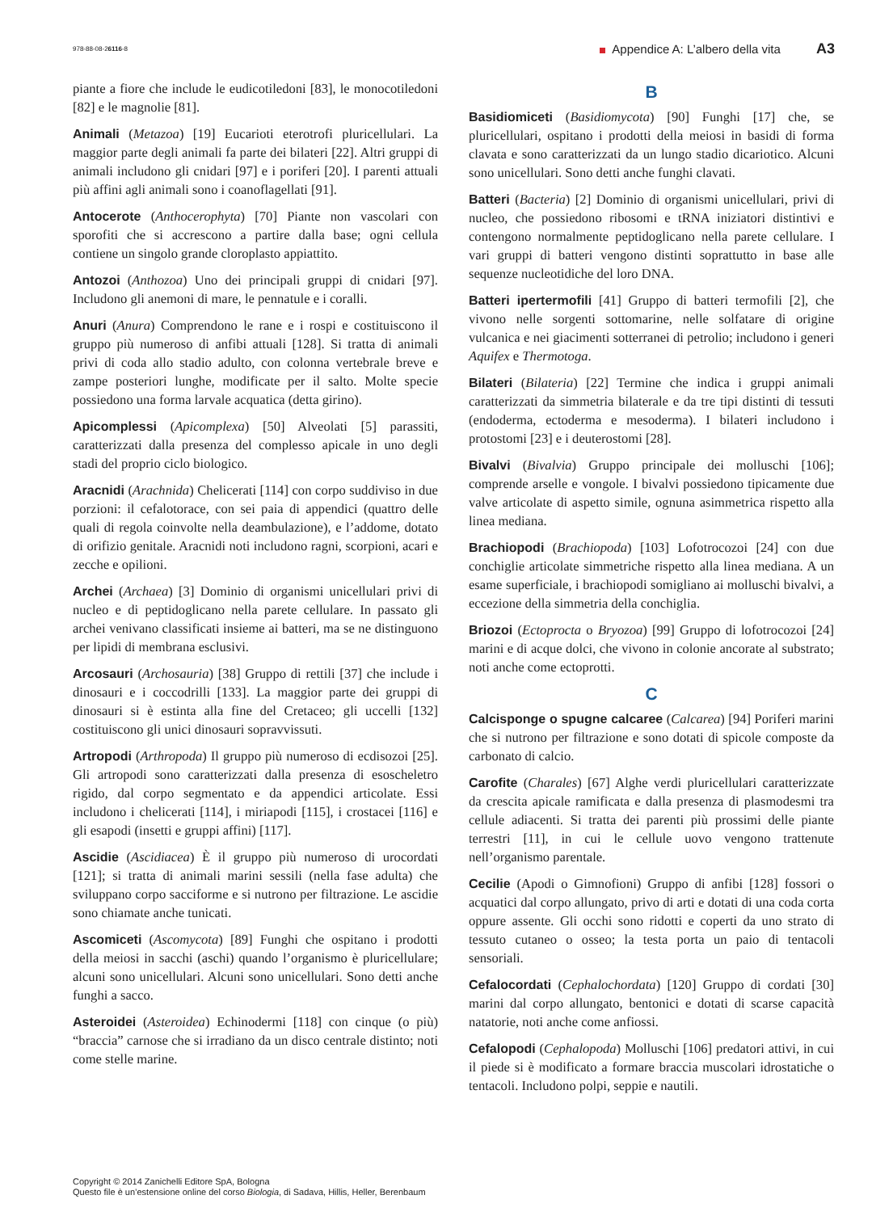978-88-08-26116-8 Appendice A: L’albero della vita A3
piante a fiore che include le eudicotiledoni [83], le monocotiledoni [82] e le magnolie [81].
Animali (Metazoa) [19] Eucarioti eterotrofi pluricellulari. La maggior parte degli animali fa parte dei bilateri [22]. Altri gruppi di animali includono gli cnidari [97] e i poriferi [20]. I parenti attuali più affini agli animali sono i coanoflagellati [91].
Antocerote (Anthocerophyta) [70] Piante non vascolari con sporofiti che si accrescono a partire dalla base; ogni cellula contiene un singolo grande cloroplasto appiattito.
Antozoi (Anthozoa) Uno dei principali gruppi di cnidari [97]. Includono gli anemoni di mare, le pennatule e i coralli.
Anuri (Anura) Comprendono le rane e i rospi e costituiscono il gruppo più numeroso di anfibi attuali [128]. Si tratta di animali privi di coda allo stadio adulto, con colonna vertebrale breve e zampe posteriori lunghe, modificate per il salto. Molte specie possiedono una forma larvale acquatica (detta girino).
Apicomplessi (Apicomplexa) [50] Alveolati [5] parassiti, caratterizzati dalla presenza del complesso apicale in uno degli stadi del proprio ciclo biologico.
Aracnidi (Arachnida) Chelicerati [114] con corpo suddiviso in due porzioni: il cefalotorace, con sei paia di appendici (quattro delle quali di regola coinvolte nella deambulazione), e l’addome, dotato di orifizio genitale. Aracnidi noti includono ragni, scorpioni, acari e zecche e opilioni.
Archei (Archaea) [3] Dominio di organismi unicellulari privi di nucleo e di peptidoglicano nella parete cellulare. In passato gli archei venivano classificati insieme ai batteri, ma se ne distinguono per lipidi di membrana esclusivi.
Arcosauri (Archosauria) [38] Gruppo di rettili [37] che include i dinosauri e i coccodrilli [133]. La maggior parte dei gruppi di dinosauri si è estinta alla fine del Cretaceo; gli uccelli [132] costituiscono gli unici dinosauri sopravvissuti.
Artropodi (Arthropoda) Il gruppo più numeroso di ecdisozoi [25]. Gli artropodi sono caratterizzati dalla presenza di esoscheletro rigido, dal corpo segmentato e da appendici articolate. Essi includono i chelicerati [114], i miriapodi [115], i crostacei [116] e gli esapodi (insetti e gruppi affini) [117].
Ascidie (Ascidiacea) È il gruppo più numeroso di urocordati [121]; si tratta di animali marini sessili (nella fase adulta) che sviluppano corpo sacciforme e si nutrono per filtrazione. Le ascidie sono chiamate anche tunicati.
Ascomiceti (Ascomycota) [89] Funghi che ospitano i prodotti della meiosi in sacchi (aschi) quando l’organismo è pluricellulare; alcuni sono unicellulari. Alcuni sono unicellulari. Sono detti anche funghi a sacco.
Asteroidei (Asteroidea) Echinodermi [118] con cinque (o più) “braccia” carnose che si irradiano da un disco centrale distinto; noti come stelle marine.
B
Basidiomiceti (Basidiomycota) [90] Funghi [17] che, se pluricellulari, ospitano i prodotti della meiosi in basidi di forma clavata e sono caratterizzati da un lungo stadio dicariotico. Alcuni sono unicellulari. Sono detti anche funghi clavati.
Batteri (Bacteria) [2] Dominio di organismi unicellulari, privi di nucleo, che possiedono ribosomi e tRNA iniziatori distintivi e contengono normalmente peptidoglicano nella parete cellulare. I vari gruppi di batteri vengono distinti soprattutto in base alle sequenze nucleotidiche del loro DNA.
Batteri ipertermofili [41] Gruppo di batteri termofili [2], che vivono nelle sorgenti sottomarine, nelle solfatare di origine vulcanica e nei giacimenti sotterranei di petrolio; includono i generi Aquifex e Thermotoga.
Bilateri (Bilateria) [22] Termine che indica i gruppi animali caratterizzati da simmetria bilaterale e da tre tipi distinti di tessuti (endoderma, ectoderma e mesoderma). I bilateri includono i protostomi [23] e i deuterostomi [28].
Bivalvi (Bivalvia) Gruppo principale dei molluschi [106]; comprende arselle e vongole. I bivalvi possiedono tipicamente due valve articolate di aspetto simile, ognuna asimmetrica rispetto alla linea mediana.
Brachiopodi (Brachiopoda) [103] Lofotrocozoi [24] con due conchiglie articolate simmetriche rispetto alla linea mediana. A un esame superficiale, i brachiopodi somigliano ai molluschi bivalvi, a eccezione della simmetria della conchiglia.
Briozoi (Ectoprocta o Bryozoa) [99] Gruppo di lofotrocozoi [24] marini e di acque dolci, che vivono in colonie ancorate al substrato; noti anche come ectoprotti.
C
Calcisponge o spugne calcaree (Calcarea) [94] Poriferi marini che si nutrono per filtrazione e sono dotati di spicole composte da carbonato di calcio.
Carofite (Charales) [67] Alghe verdi pluricellulari caratterizzate da crescita apicale ramificata e dalla presenza di plasmodesmi tra cellule adiacenti. Si tratta dei parenti più prossimi delle piante terrestri [11], in cui le cellule uovo vengono trattenute nell’organismo parentale.
Cecilie (Apodi o Gimnofioni) Gruppo di anfibi [128] fossori o acquatici dal corpo allungato, privo di arti e dotati di una coda corta oppure assente. Gli occhi sono ridotti e coperti da uno strato di tessuto cutaneo o osseo; la testa porta un paio di tentacoli sensoriali.
Cefalocordati (Cephalochordata) [120] Gruppo di cordati [30] marini dal corpo allungato, bentonici e dotati di scarse capacità natatorie, noti anche come anfiossi.
Cefalopodi (Cephalopoda) Molluschi [106] predatori attivi, in cui il piede si è modificato a formare braccia muscolari idrostatiche o tentacoli. Includono polpi, seppie e nautili.
Copyright © 2014 Zanichelli Editore SpA, Bologna
Questo file è un’estensione online del corso Biologia, di Sadava, Hillis, Heller, Berenbaum